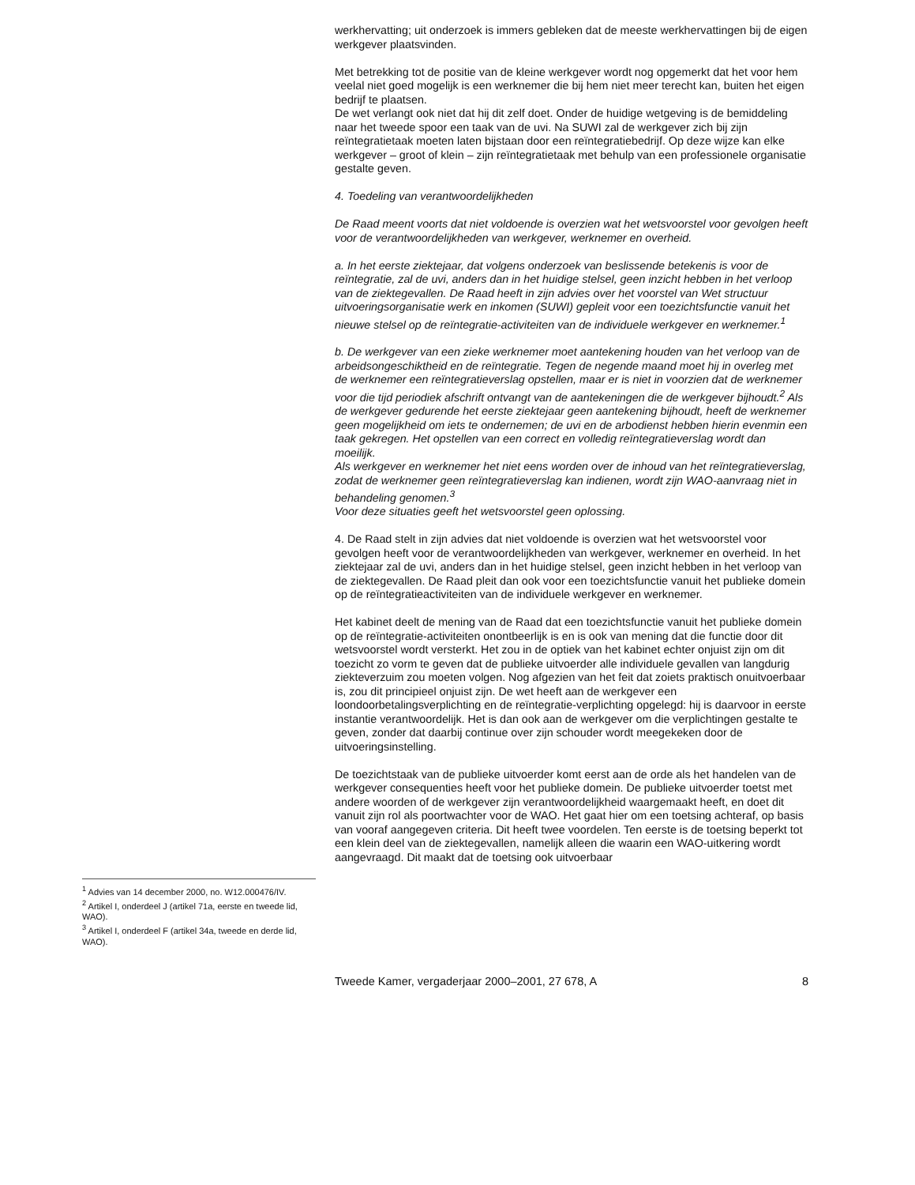<sup>1</sup> Advies van 14 december 2000, no. W12.000476/IV.
<sup>2</sup> Artikel I, onderdeel J (artikel 71a, eerste en tweede lid, WAO).
<sup>3</sup> Artikel I, onderdeel F (artikel 34a, tweede en derde lid, WAO).
werkhervatting; uit onderzoek is immers gebleken dat de meeste werkhervattingen bij de eigen werkgever plaatsvinden.
Met betrekking tot de positie van de kleine werkgever wordt nog opgemerkt dat het voor hem veelal niet goed mogelijk is een werknemer die bij hem niet meer terecht kan, buiten het eigen bedrijf te plaatsen.
De wet verlangt ook niet dat hij dit zelf doet. Onder de huidige wetgeving is de bemiddeling naar het tweede spoor een taak van de uvi. Na SUWI zal de werkgever zich bij zijn reïntegratietaak moeten laten bijstaan door een reïntegratiebedrijf. Op deze wijze kan elke werkgever – groot of klein – zijn reïntegratietaak met behulp van een professionele organisatie gestalte geven.
4. Toedeling van verantwoordelijkheden
De Raad meent voorts dat niet voldoende is overzien wat het wetsvoorstel voor gevolgen heeft voor de verantwoordelijkheden van werkgever, werknemer en overheid.
a. In het eerste ziektejaar, dat volgens onderzoek van beslissende betekenis is voor de reïntegratie, zal de uvi, anders dan in het huidige stelsel, geen inzicht hebben in het verloop van de ziektegevallen. De Raad heeft in zijn advies over het voorstel van Wet structuur uitvoeringsorganisatie werk en inkomen (SUWI) gepleit voor een toezichtsfunctie vanuit het nieuwe stelsel op de reïntegratie-activiteiten van de individuele werkgever en werknemer.<sup>1</sup>
b. De werkgever van een zieke werknemer moet aantekening houden van het verloop van de arbeidsongeschiktheid en de reïntegratie. Tegen de negende maand moet hij in overleg met de werknemer een reïntegratieverslag opstellen, maar er is niet in voorzien dat de werknemer voor die tijd periodiek afschrift ontvangt van de aantekeningen die de werkgever bijhoudt.<sup>2</sup> Als de werkgever gedurende het eerste ziektejaar geen aantekening bijhoudt, heeft de werknemer geen mogelijkheid om iets te ondernemen; de uvi en de arbodienst hebben hierin evenmin een taak gekregen. Het opstellen van een correct en volledig reïntegratieverslag wordt dan moeilijk.
Als werkgever en werknemer het niet eens worden over de inhoud van het reïntegratieverslag, zodat de werknemer geen reïntegratieverslag kan indienen, wordt zijn WAO-aanvraag niet in behandeling genomen.<sup>3</sup>
Voor deze situaties geeft het wetsvoorstel geen oplossing.
4. De Raad stelt in zijn advies dat niet voldoende is overzien wat het wetsvoorstel voor gevolgen heeft voor de verantwoordelijkheden van werkgever, werknemer en overheid. In het ziektejaar zal de uvi, anders dan in het huidige stelsel, geen inzicht hebben in het verloop van de ziektegevallen. De Raad pleit dan ook voor een toezichtsfunctie vanuit het publieke domein op de reïntegratieactiviteiten van de individuele werkgever en werknemer.
Het kabinet deelt de mening van de Raad dat een toezichtsfunctie vanuit het publieke domein op de reïntegratie-activiteiten onontbeerlijk is en is ook van mening dat die functie door dit wetsvoorstel wordt versterkt. Het zou in de optiek van het kabinet echter onjuist zijn om dit toezicht zo vorm te geven dat de publieke uitvoerder alle individuele gevallen van langdurig ziekteverzuim zou moeten volgen. Nog afgezien van het feit dat zoiets praktisch onuitvoerbaar is, zou dit principieel onjuist zijn. De wet heeft aan de werkgever een loondoorbetalingsverplichting en de reïntegratie-verplichting opgelegd: hij is daarvoor in eerste instantie verantwoordelijk. Het is dan ook aan de werkgever om die verplichtingen gestalte te geven, zonder dat daarbij continue over zijn schouder wordt meegekeken door de uitvoeringsinstelling.
De toezichtstaak van de publieke uitvoerder komt eerst aan de orde als het handelen van de werkgever consequenties heeft voor het publieke domein. De publieke uitvoerder toetst met andere woorden of de werkgever zijn verantwoordelijkheid waargemaakt heeft, en doet dit vanuit zijn rol als poortwachter voor de WAO. Het gaat hier om een toetsing achteraf, op basis van vooraf aangegeven criteria. Dit heeft twee voordelen. Ten eerste is de toetsing beperkt tot een klein deel van de ziektegevallen, namelijk alleen die waarin een WAO-uitkering wordt aangevraagd. Dit maakt dat de toetsing ook uitvoerbaar
Tweede Kamer, vergaderjaar 2000–2001, 27 678, A 8